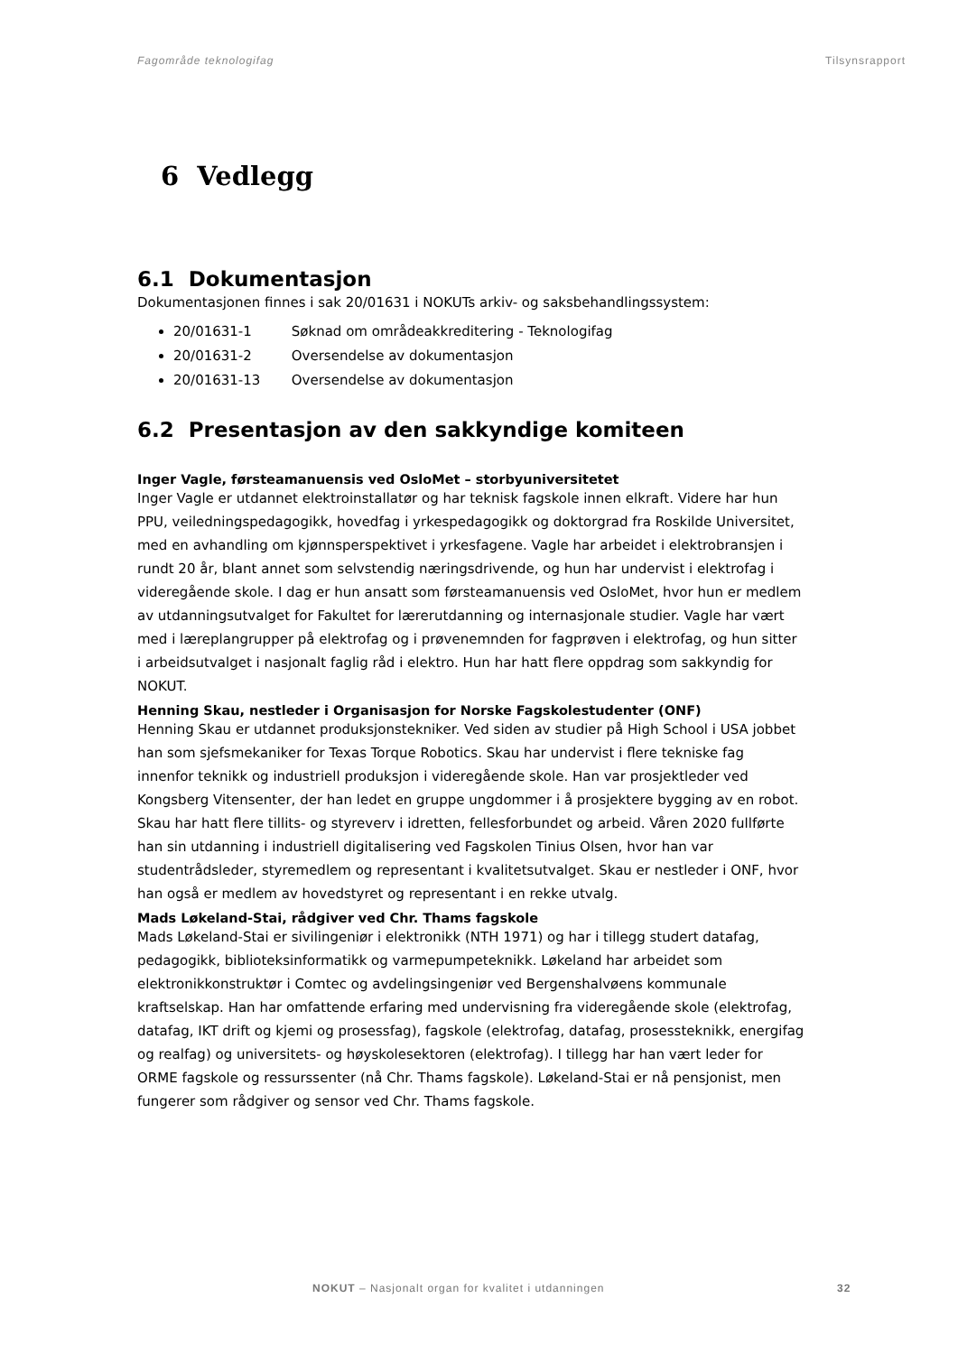Fagområde teknologifag Tilsynsrapport
6 Vedlegg
6.1 Dokumentasjon
Dokumentasjonen finnes i sak 20/01631 i NOKUTs arkiv- og saksbehandlingssystem:
20/01631-1 Søknad om områdeakkreditering - Teknologifag
20/01631-2 Oversendelse av dokumentasjon
20/01631-13 Oversendelse av dokumentasjon
6.2 Presentasjon av den sakkyndige komiteen
Inger Vagle, førsteamanuensis ved OsloMet – storbyuniversitetet
Inger Vagle er utdannet elektroinstallatør og har teknisk fagskole innen elkraft. Videre har hun PPU, veiledningspedagogikk, hovedfag i yrkespedagogikk og doktorgrad fra Roskilde Universitet, med en avhandling om kjønnsperspektivet i yrkesfagene. Vagle har arbeidet i elektrobransjen i rundt 20 år, blant annet som selvstendig næringsdrivende, og hun har undervist i elektrofag i videregående skole. I dag er hun ansatt som førsteamanuensis ved OsloMet, hvor hun er medlem av utdanningsutvalget for Fakultet for lærerutdanning og internasjonale studier. Vagle har vært med i læreplangrupper på elektrofag og i prøvenemnden for fagprøven i elektrofag, og hun sitter i arbeidsutvalget i nasjonalt faglig råd i elektro. Hun har hatt flere oppdrag som sakkyndig for NOKUT.
Henning Skau, nestleder i Organisasjon for Norske Fagskolestudenter (ONF)
Henning Skau er utdannet produksjonstekniker. Ved siden av studier på High School i USA jobbet han som sjefsmekaniker for Texas Torque Robotics. Skau har undervist i flere tekniske fag innenfor teknikk og industriell produksjon i videregående skole. Han var prosjektleder ved Kongsberg Vitensenter, der han ledet en gruppe ungdommer i å prosjektere bygging av en robot. Skau har hatt flere tillits- og styreverv i idretten, fellesforbundet og arbeid. Våren 2020 fullførte han sin utdanning i industriell digitalisering ved Fagskolen Tinius Olsen, hvor han var studentrådsleder, styremedlem og representant i kvalitetsutvalget. Skau er nestleder i ONF, hvor han også er medlem av hovedstyret og representant i en rekke utvalg.
Mads Løkeland-Stai, rådgiver ved Chr. Thams fagskole
Mads Løkeland-Stai er sivilingeniør i elektronikk (NTH 1971) og har i tillegg studert datafag, pedagogikk, biblioteksinformatikk og varmepumpeteknikk. Løkeland har arbeidet som elektronikkonstruktør i Comtec og avdelingsingeniør ved Bergenshalvøens kommunale kraftselskap. Han har omfattende erfaring med undervisning fra videregående skole (elektrofag, datafag, IKT drift og kjemi og prosessfag), fagskole (elektrofag, datafag, prosessteknikk, energifag og realfag) og universitets- og høyskolesektoren (elektrofag). I tillegg har han vært leder for ORME fagskole og ressurssenter (nå Chr. Thams fagskole). Løkeland-Stai er nå pensjonist, men fungerer som rådgiver og sensor ved Chr. Thams fagskole.
NOKUT – Nasjonalt organ for kvalitet i utdanningen 32